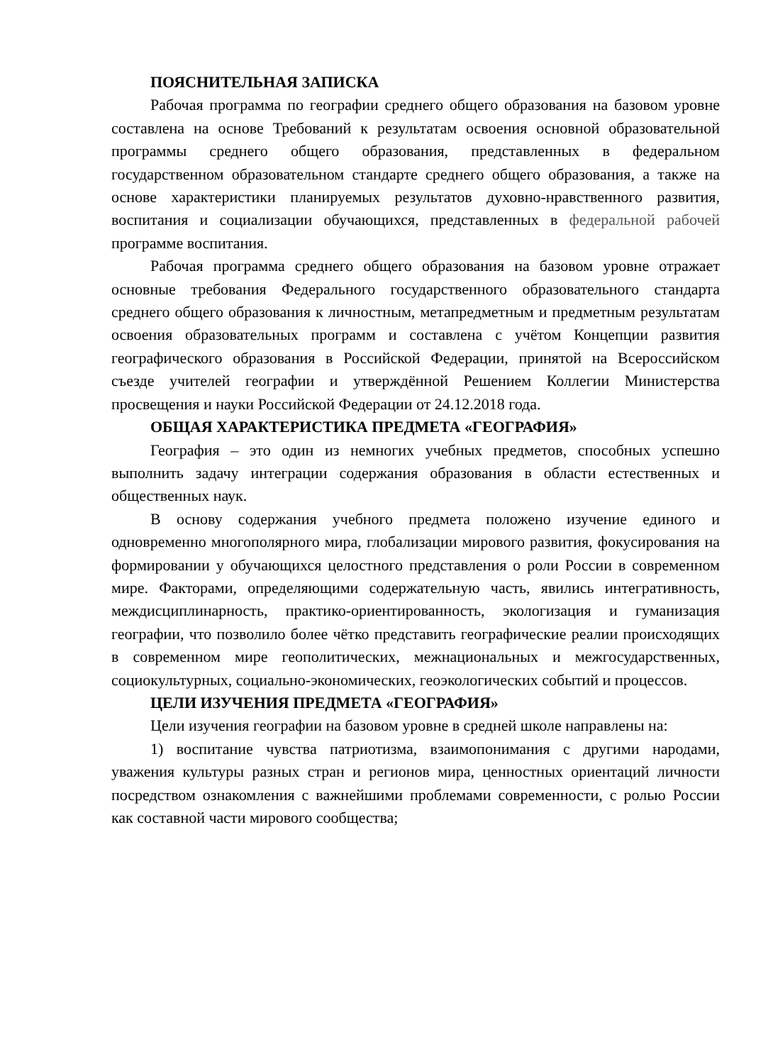ПОЯСНИТЕЛЬНАЯ ЗАПИСКА
Рабочая программа по географии среднего общего образования на базовом уровне составлена на основе Требований к результатам освоения основной образовательной программы среднего общего образования, представленных в федеральном государственном образовательном стандарте среднего общего образования, а также на основе характеристики планируемых результатов духовно-нравственного развития, воспитания и социализации обучающихся, представленных в федеральной рабочей программе воспитания.
Рабочая программа среднего общего образования на базовом уровне отражает основные требования Федерального государственного образовательного стандарта среднего общего образования к личностным, метапредметным и предметным результатам освоения образовательных программ и составлена с учётом Концепции развития географического образования в Российской Федерации, принятой на Всероссийском съезде учителей географии и утверждённой Решением Коллегии Министерства просвещения и науки Российской Федерации от 24.12.2018 года.
ОБЩАЯ ХАРАКТЕРИСТИКА ПРЕДМЕТА «ГЕОГРАФИЯ»
География – это один из немногих учебных предметов, способных успешно выполнить задачу интеграции содержания образования в области естественных и общественных наук.
В основу содержания учебного предмета положено изучение единого и одновременно многополярного мира, глобализации мирового развития, фокусирования на формировании у обучающихся целостного представления о роли России в современном мире. Факторами, определяющими содержательную часть, явились интегративность, междисциплинарность, практико-ориентированность, экологизация и гуманизация географии, что позволило более чётко представить географические реалии происходящих в современном мире геополитических, межнациональных и межгосударственных, социокультурных, социально-экономических, геоэкологических событий и процессов.
ЦЕЛИ ИЗУЧЕНИЯ ПРЕДМЕТА «ГЕОГРАФИЯ»
Цели изучения географии на базовом уровне в средней школе направлены на:
1) воспитание чувства патриотизма, взаимопонимания с другими народами, уважения культуры разных стран и регионов мира, ценностных ориентаций личности посредством ознакомления с важнейшими проблемами современности, с ролью России как составной части мирового сообщества;